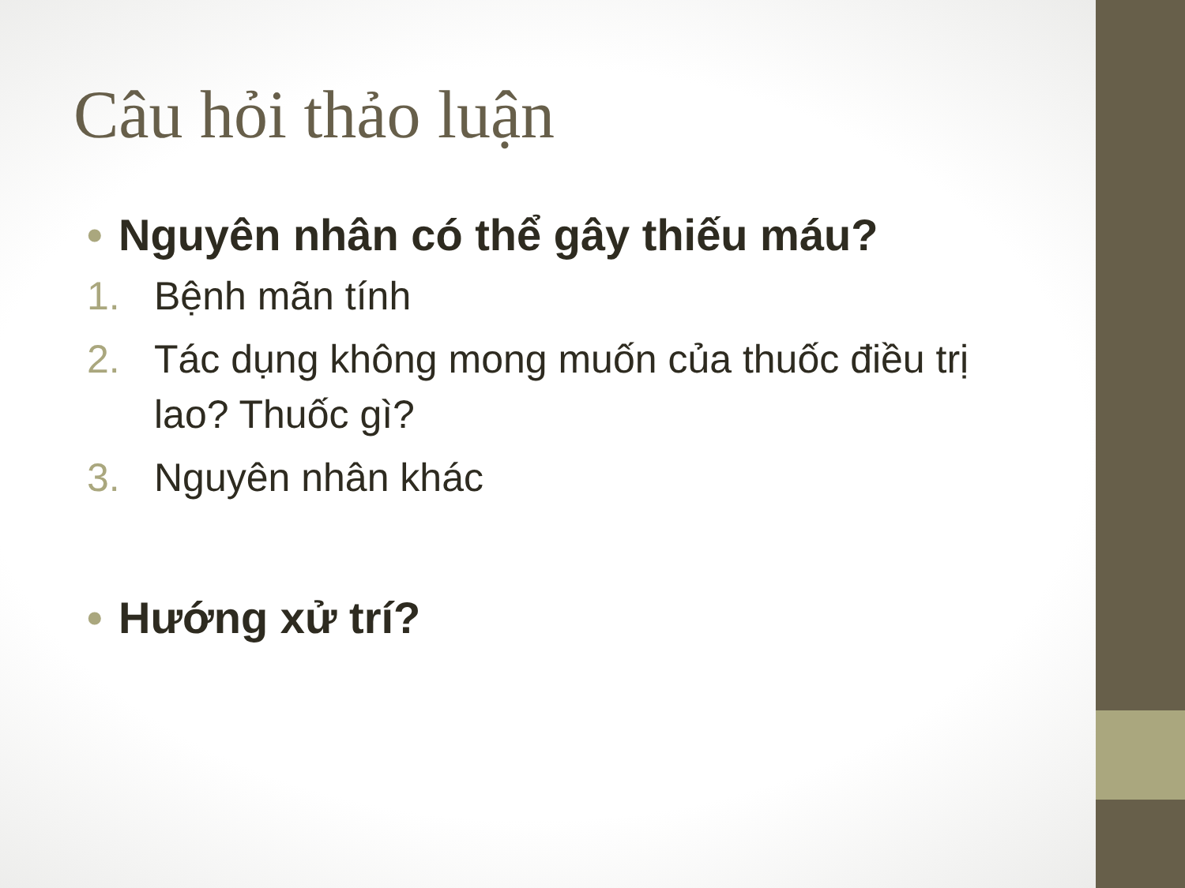Câu hỏi thảo luận
• Nguyên nhân có thể gây thiếu máu?
1. Bệnh mãn tính
2. Tác dụng không mong muốn của thuốc điều trị lao? Thuốc gì?
3. Nguyên nhân khác
• Hướng xử trí?